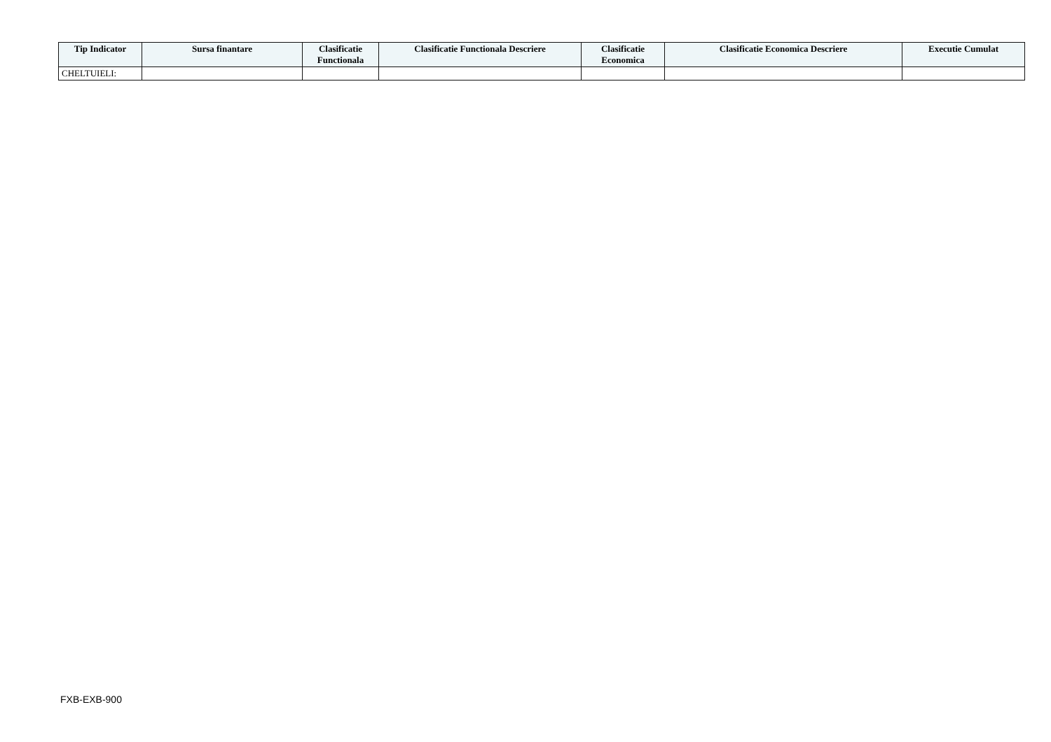| Tip Indicator | Sursa finantare | Clasificatie Functionala | Clasificatie Functionala Descriere | Clasificatie Economica | Clasificatie Economica Descriere | Executie Cumulat |
| --- | --- | --- | --- | --- | --- | --- |
| CHELTUIELI: | | | | | | |
FXB-EXB-900